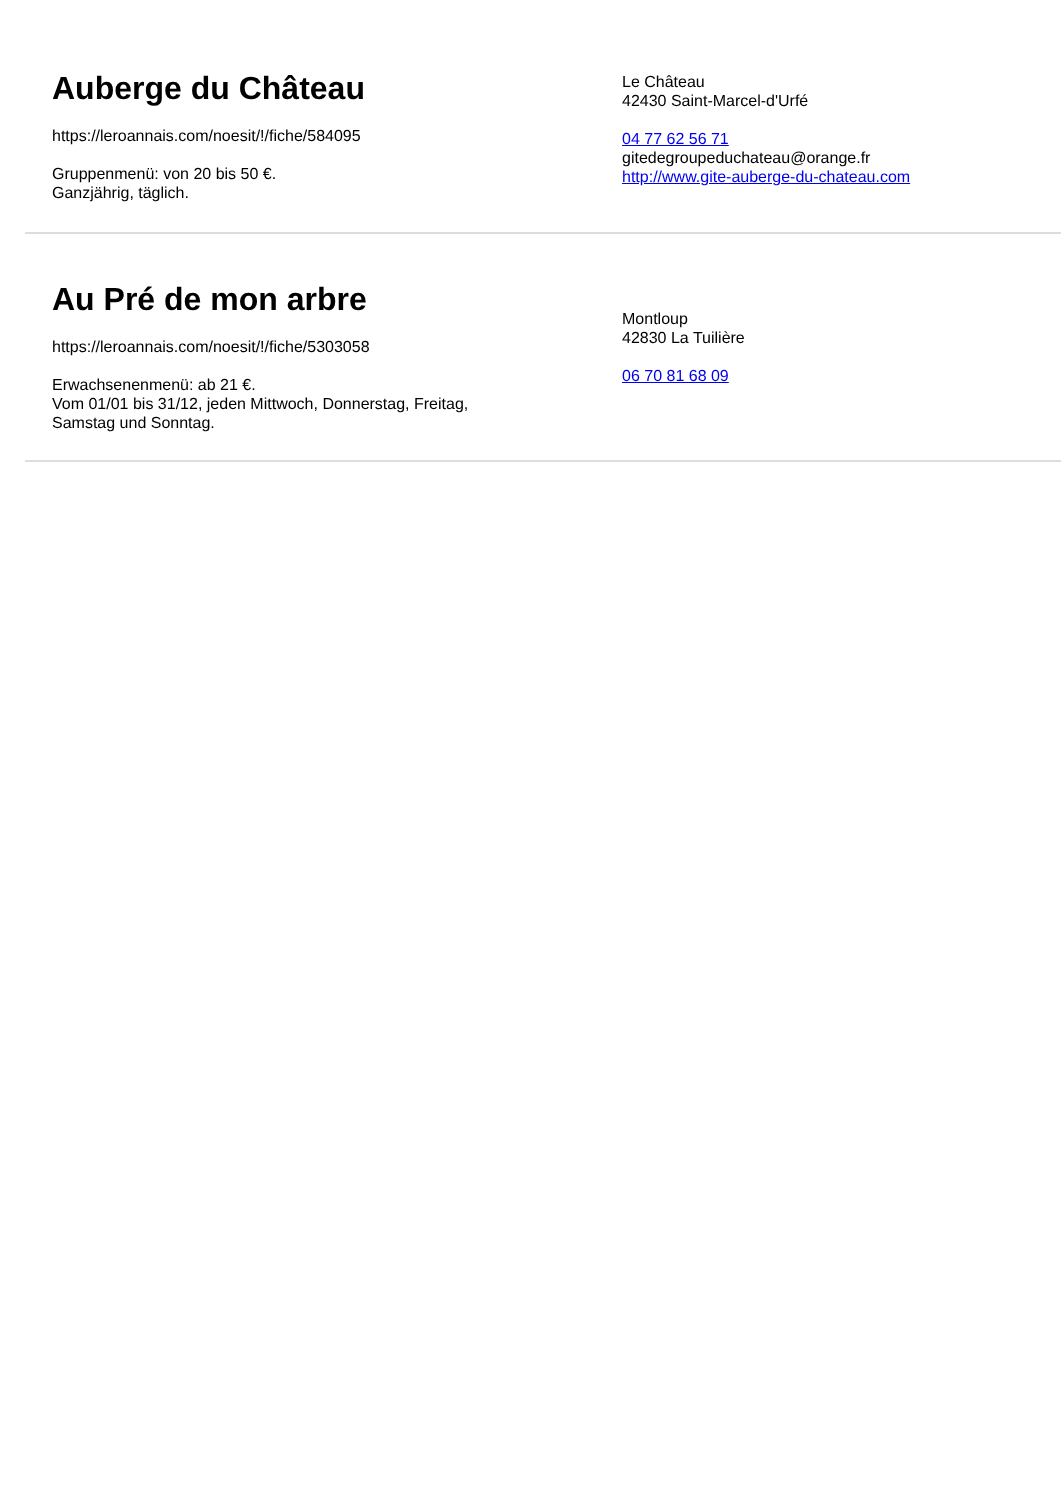Auberge du Château
https://leroannais.com/noesit/!/fiche/584095
Gruppenmenü: von 20 bis 50 €.
Ganzjährig, täglich.
Le Château
42430 Saint-Marcel-d'Urfé
04 77 62 56 71
gitedegroupeduchateau@orange.fr
http://www.gite-auberge-du-chateau.com
Au Pré de mon arbre
https://leroannais.com/noesit/!/fiche/5303058
Erwachsenenmenü: ab 21 €.
Vom 01/01 bis 31/12, jeden Mittwoch, Donnerstag, Freitag,
Samstag und Sonntag.
Montloup
42830 La Tuilière
06 70 81 68 09